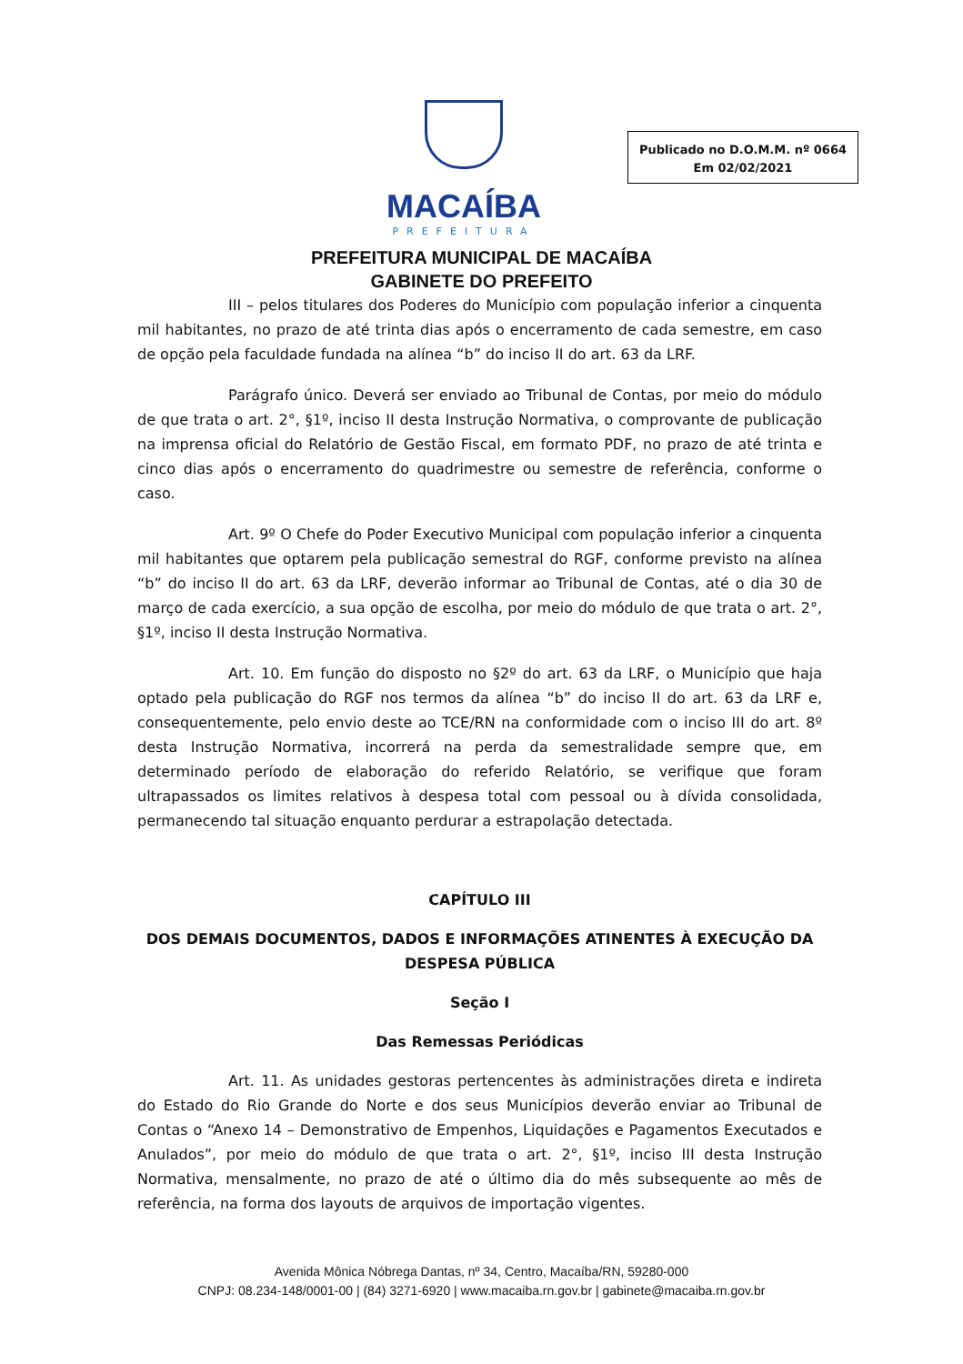MACAÍBA
PREFEITURA
Publicado no D.O.M.M. nº 0664
Em 02/02/2021
PREFEITURA MUNICIPAL DE MACAÍBA
GABINETE DO PREFEITO
III – pelos titulares dos Poderes do Município com população inferior a cinquenta mil habitantes, no prazo de até trinta dias após o encerramento de cada semestre, em caso de opção pela faculdade fundada na alínea “b” do inciso II do art. 63 da LRF.
Parágrafo único. Deverá ser enviado ao Tribunal de Contas, por meio do módulo de que trata o art. 2°, §1º, inciso II desta Instrução Normativa, o comprovante de publicação na imprensa oficial do Relatório de Gestão Fiscal, em formato PDF, no prazo de até trinta e cinco dias após o encerramento do quadrimestre ou semestre de referência, conforme o caso.
Art. 9º O Chefe do Poder Executivo Municipal com população inferior a cinquenta mil habitantes que optarem pela publicação semestral do RGF, conforme previsto na alínea “b” do inciso II do art. 63 da LRF, deverão informar ao Tribunal de Contas, até o dia 30 de março de cada exercício, a sua opção de escolha, por meio do módulo de que trata o art. 2°, §1º, inciso II desta Instrução Normativa.
Art. 10. Em função do disposto no §2º do art. 63 da LRF, o Município que haja optado pela publicação do RGF nos termos da alínea “b” do inciso II do art. 63 da LRF e, consequentemente, pelo envio deste ao TCE/RN na conformidade com o inciso III do art. 8º desta Instrução Normativa, incorrerá na perda da semestralidade sempre que, em determinado período de elaboração do referido Relatório, se verifique que foram ultrapassados os limites relativos à despesa total com pessoal ou à dívida consolidada, permanecendo tal situação enquanto perdurar a estrapolação detectada.
CAPÍTULO III
DOS DEMAIS DOCUMENTOS, DADOS E INFORMAÇÕES ATINENTES À EXECUÇÃO DA DESPESA PÚBLICA
Seção I
Das Remessas Periódicas
Art. 11. As unidades gestoras pertencentes às administrações direta e indireta do Estado do Rio Grande do Norte e dos seus Municípios deverão enviar ao Tribunal de Contas o “Anexo 14 – Demonstrativo de Empenhos, Liquidações e Pagamentos Executados e Anulados”, por meio do módulo de que trata o art. 2°, §1º, inciso III desta Instrução Normativa, mensalmente, no prazo de até o último dia do mês subsequente ao mês de referência, na forma dos layouts de arquivos de importação vigentes.
Avenida Mônica Nóbrega Dantas, nº 34, Centro, Macaíba/RN, 59280-000
CNPJ: 08.234-148/0001-00 | (84) 3271-6920 | www.macaiba.rn.gov.br | gabinete@macaiba.rn.gov.br